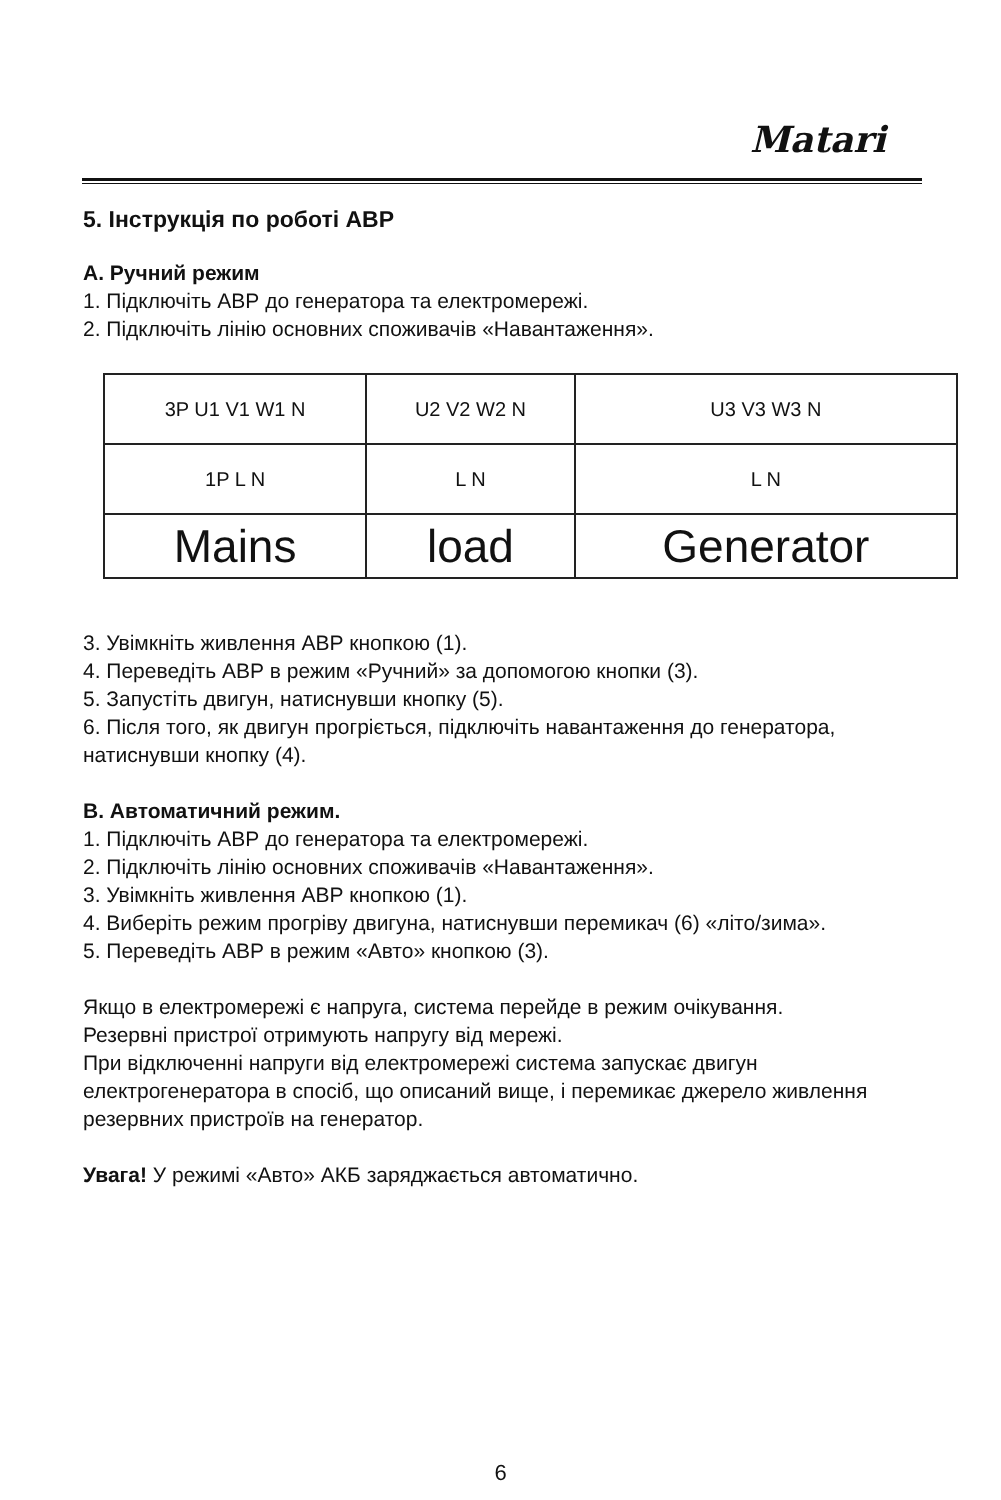Matari
5. Інструкція по роботі АВР
А. Ручний режим
1. Підключіть АВР до генератора та електромережі.
2. Підключіть лінію основних споживачів «Навантаження».
| 3P U1 V1 W1 N | U2 V2 W2 N | U3 V3 W3 N |
| 1P L N | L N | L N |
| Mains | load | Generator |
3. Увімкніть живлення АВР кнопкою (1).
4. Переведіть АВР в режим «Ручний» за допомогою кнопки (3).
5. Запустіть двигун, натиснувши кнопку (5).
6. Після того, як двигун прогріється, підключіть навантаження до генератора, натиснувши кнопку (4).
B. Автоматичний режим.
1. Підключіть АВР до генератора та електромережі.
2. Підключіть лінію основних споживачів «Навантаження».
3. Увімкніть живлення АВР кнопкою (1).
4. Виберіть режим прогріву двигуна, натиснувши перемикач (6) «літо/зима».
5. Переведіть АВР в режим «Авто» кнопкою (3).
Якщо в електромережі є напруга, система перейде в режим очікування.
Резервні пристрої отримують напругу від мережі.
При відключенні напруги від електромережі система запускає двигун електрогенератора в спосіб, що описаний вище, і перемикає джерело живлення резервних пристроїв на генератор.
Увага! У режимі «Авто» АКБ заряджається автоматично.
6